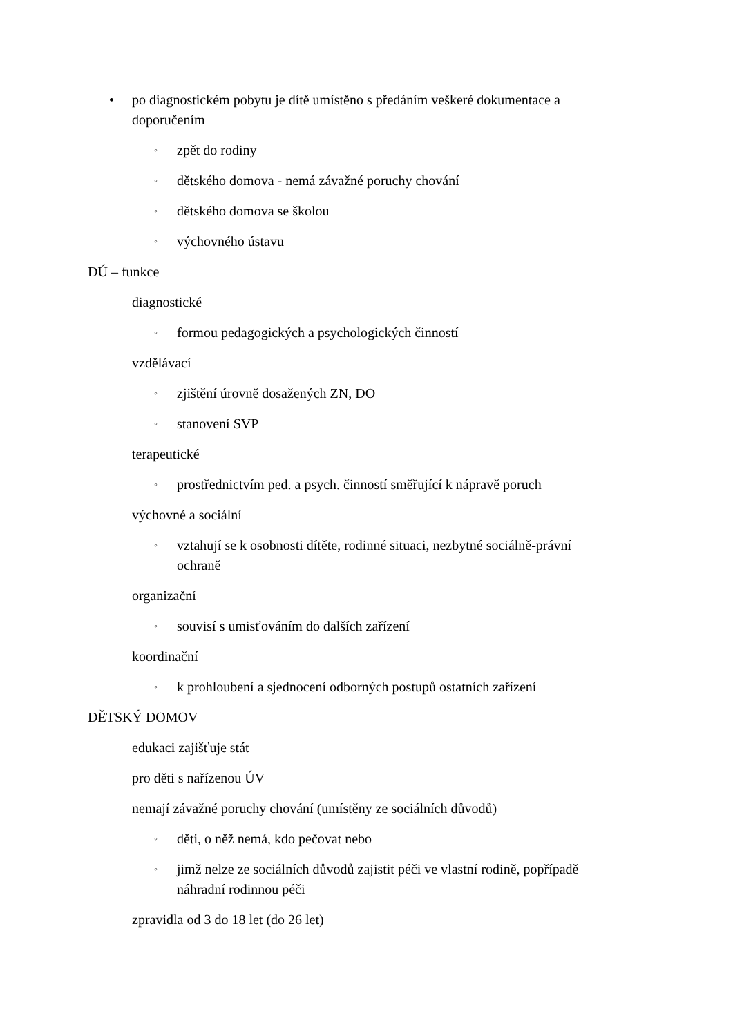• po diagnostickém pobytu je dítě umístěno s předáním veškeré dokumentace a doporučením
◦ zpět do rodiny
◦ dětského domova - nemá závažné poruchy chování
◦ dětského domova se školou
◦ výchovného ústavu
DÚ – funkce
diagnostické
◦ formou pedagogických a psychologických činností
vzdělávací
◦ zjištění úrovně dosažených ZN, DO
◦ stanovení SVP
terapeutické
◦ prostřednictvím ped. a psych. činností směřující k nápravě poruch
výchovné a sociální
◦ vztahují se k osobnosti dítěte, rodinné situaci, nezbytné sociálně-právní ochraně
organizační
◦ souvisí s umisťováním do dalších zařízení
koordinační
◦ k prohloubení a sjednocení odborných postupů ostatních zařízení
DĚTSKÝ DOMOV
edukaci zajišťuje stát
pro děti s nařízenou ÚV
nemají závažné poruchy chování (umístěny ze sociálních důvodů)
◦ děti, o něž nemá, kdo pečovat nebo
◦ jimž nelze ze sociálních důvodů zajistit péči ve vlastní rodině, popřípadě náhradní rodinnou péči
zpravidla od 3 do 18 let (do 26 let)